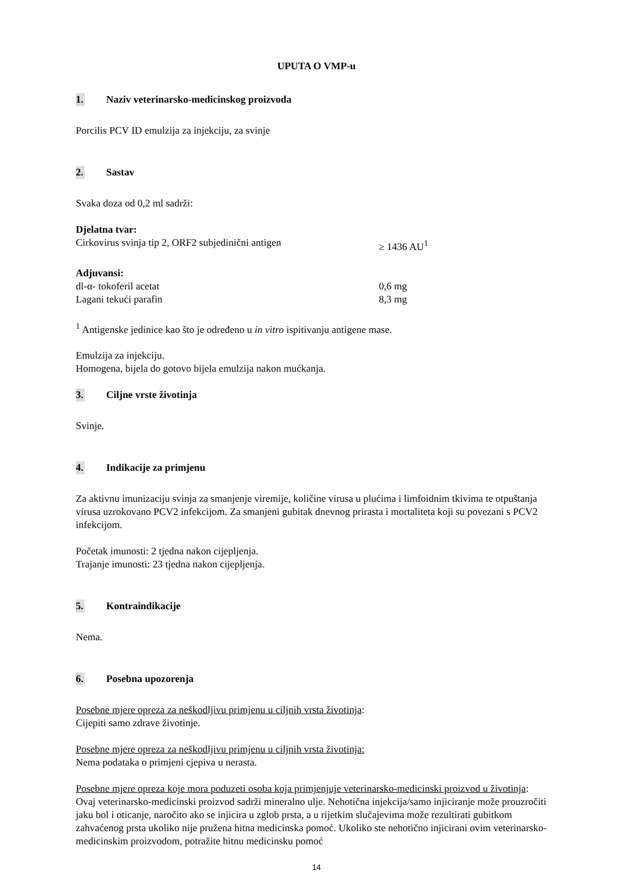UPUTA O VMP-u
1. Naziv veterinarsko-medicinskog proizvoda
Porcilis PCV ID emulzija za injekciju, za svinje
2. Sastav
Svaka doza od 0,2 ml sadrži:
Djelatna tvar:
Cirkovirus svinja tip 2, ORF2 subjedinični antigen ≥ 1436 AU<sup>1</sup>
Adjuvansi:
dl-α- tokoferil acetat 0,6 mg
Lagani tekući parafin 8,3 mg
<sup>1</sup> Antigenske jedinice kao što je određeno u in vitro ispitivanju antigene mase.
Emulzija za injekciju.
Homogena, bijela do gotovo bijela emulzija nakon mućkanja.
3. Ciljne vrste životinja
Svinje.
4. Indikacije za primjenu
Za aktivnu imunizaciju svinja za smanjenje viremije, količine virusa u plućima i limfoidnim tkivima te otpuštanja virusa uzrokovano PCV2 infekcijom. Za smanjeni gubitak dnevnog prirasta i mortaliteta koji su povezani s PCV2 infekcijom.
Početak imunosti: 2 tjedna nakon cijepljenja.
Trajanje imunosti: 23 tjedna nakon cijepljenja.
5. Kontraindikacije
Nema.
6. Posebna upozorenja
Posebne mjere opreza za neškodljivu primjenu u ciljnih vrsta životinja:
Cijepiti samo zdrave životinje.
Posebne mjere opreza za neškodljivu primjenu u ciljnih vrsta životinja:
Nema podataka o primjeni cjepiva u nerasta.
Posebne mjere opreza koje mora poduzeti osoba koja primjenjuje veterinarsko-medicinski proizvod u životinja:
Ovaj veterinarsko-medicinski proizvod sadrži mineralno ulje. Nehotična injekcija/samo injiciranje može prouzročiti jaku bol i oticanje, naročito ako se injicira u zglob prsta, a u rijetkim slučajevima može rezultirati gubitkom zahvaćenog prsta ukoliko nije pružena hitna medicinska pomoć. Ukoliko ste nehotično injicirani ovim veterinarsko-medicinskim proizvodom, potražite hitnu medicinsku pomoć
14